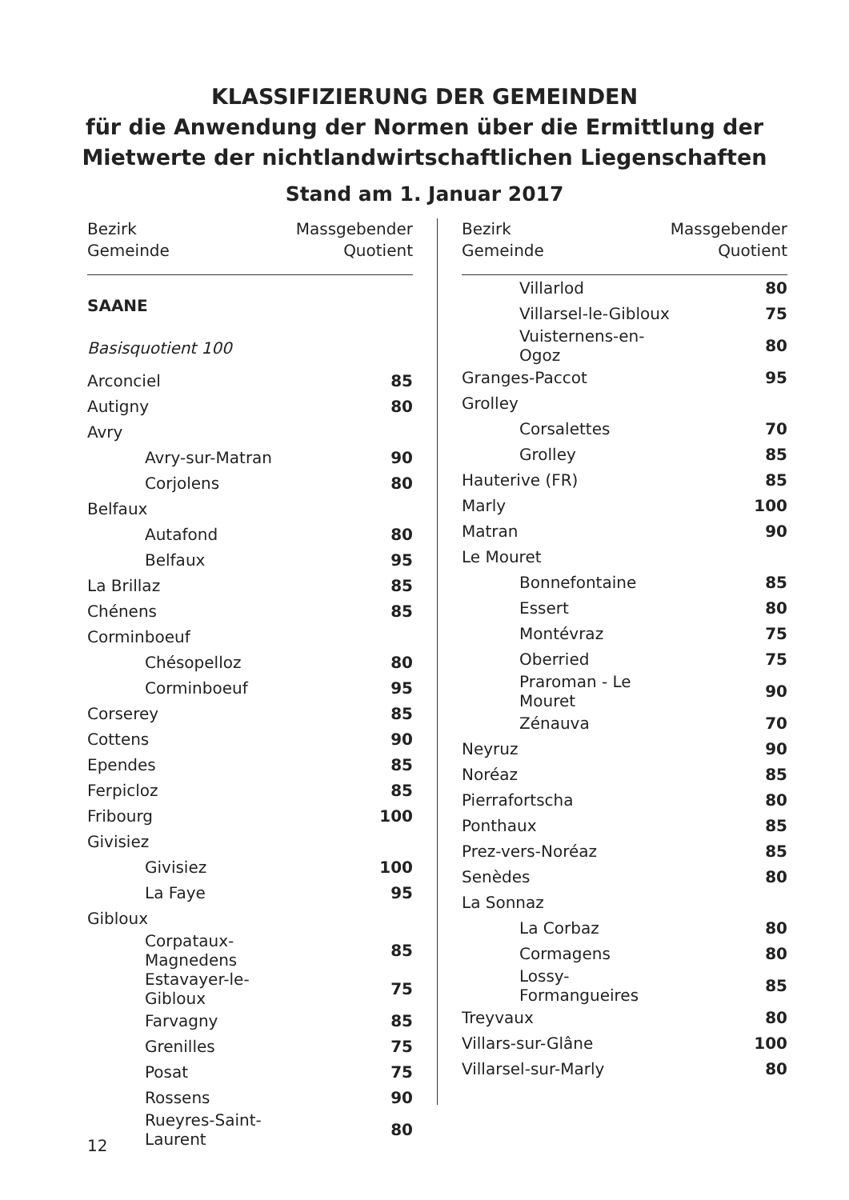KLASSIFIZIERUNG DER GEMEINDEN
für die Anwendung der Normen über die Ermittlung der
Mietwerte der nichtlandwirtschaftlichen Liegenschaften
Stand am 1. Januar 2017
| Bezirk Gemeinde | Massgebender Quotient |
| --- | --- |
| SAANE | |
| Basisquotient 100 | |
| Arconciel | 85 |
| Autigny | 80 |
| Avry | |
| Avry-sur-Matran | 90 |
| Corjolens | 80 |
| Belfaux | |
| Autafond | 80 |
| Belfaux | 95 |
| La Brillaz | 85 |
| Chénens | 85 |
| Corminboeuf | |
| Chésopelloz | 80 |
| Corminboeuf | 95 |
| Corserey | 85 |
| Cottens | 90 |
| Ependes | 85 |
| Ferpicloz | 85 |
| Fribourg | 100 |
| Givisiez | |
| Givisiez | 100 |
| La Faye | 95 |
| Gibloux | |
| Corpataux-Magnedens | 85 |
| Estavayer-le-Gibloux | 75 |
| Farvagny | 85 |
| Grenilles | 75 |
| Posat | 75 |
| Rossens | 90 |
| Rueyres-Saint-Laurent | 80 |
| Bezirk Gemeinde | Massgebender Quotient |
| --- | --- |
| Villarlod | 80 |
| Villarsel-le-Gibloux | 75 |
| Vuisternens-en-Ogoz | 80 |
| Granges-Paccot | 95 |
| Grolley | |
| Corsalettes | 70 |
| Grolley | 85 |
| Hauterive (FR) | 85 |
| Marly | 100 |
| Matran | 90 |
| Le Mouret | |
| Bonnefontaine | 85 |
| Essert | 80 |
| Montévraz | 75 |
| Oberried | 75 |
| Praroman - Le Mouret | 90 |
| Zénauva | 70 |
| Neyruz | 90 |
| Noréaz | 85 |
| Pierrafortscha | 80 |
| Ponthaux | 85 |
| Prez-vers-Noréaz | 85 |
| Senèdes | 80 |
| La Sonnaz | |
| La Corbaz | 80 |
| Cormagens | 80 |
| Lossy-Formangueires | 85 |
| Treyvaux | 80 |
| Villars-sur-Glâne | 100 |
| Villarsel-sur-Marly | 80 |
12